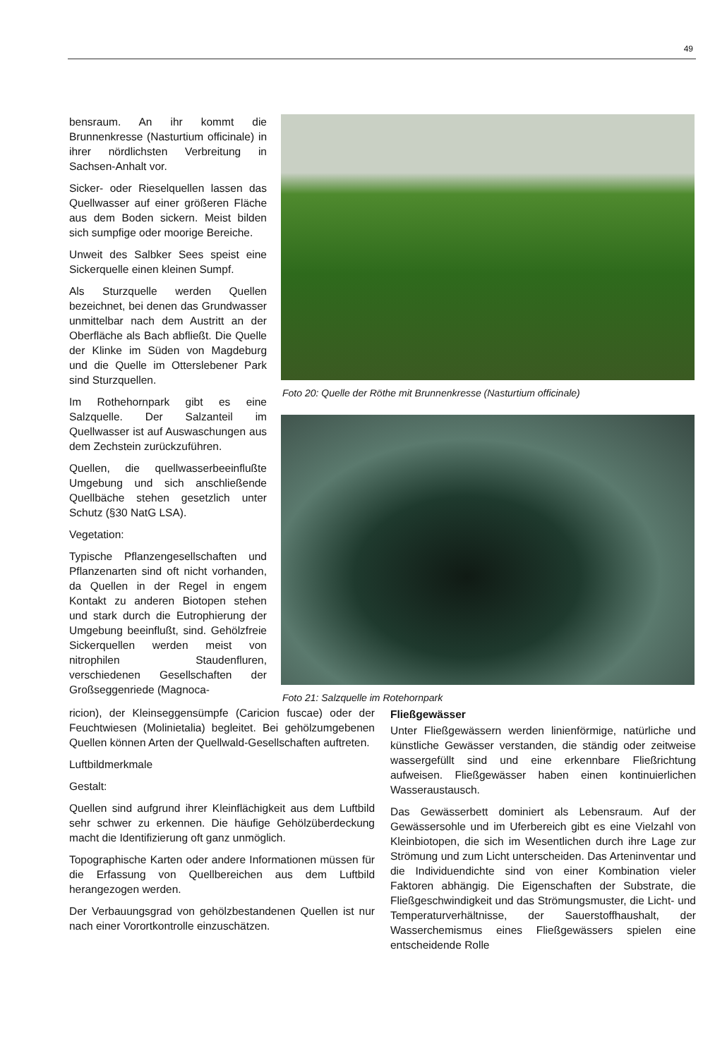49
bensraum. An ihr kommt die Brunnenkresse (Nasturtium officinale) in ihrer nördlichsten Verbreitung in Sachsen-Anhalt vor.
Sicker- oder Rieselquellen lassen das Quellwasser auf einer größeren Fläche aus dem Boden sickern. Meist bilden sich sumpfige oder moorige Bereiche.
Unweit des Salbker Sees speist eine Sickerquelle einen kleinen Sumpf.
Als Sturzquelle werden Quellen bezeichnet, bei denen das Grundwasser unmittelbar nach dem Austritt an der Oberfläche als Bach abfließt. Die Quelle der Klinke im Süden von Magdeburg und die Quelle im Otterslebener Park sind Sturzquellen.
Im Rothehornpark gibt es eine Salzquelle. Der Salzanteil im Quellwasser ist auf Auswaschungen aus dem Zechstein zurückzuführen.
Quellen, die quellwasserbeeinflußte Umgebung und sich anschließende Quellbäche stehen gesetzlich unter Schutz (§30 NatG LSA).
Vegetation:
Typische Pflanzengesellschaften und Pflanzenarten sind oft nicht vorhanden, da Quellen in der Regel in engem Kontakt zu anderen Biotopen stehen und stark durch die Eutrophierung der Umgebung beeinflußt, sind. Gehölzfreie Sickerquellen werden meist von nitrophilen Staudenfluren, verschiedenen Gesellschaften der Großseggenriede (Magnoca-
Foto 20: Quelle der Röthe mit Brunnenkresse (Nasturtium officinale)
Foto 21: Salzquelle im Rotehornpark
ricion), der Kleinseggensümpfe (Caricion fuscae) oder der Feuchtwiesen (Molinietalia) begleitet. Bei gehölzumgebenen Quellen können Arten der Quellwald-Gesellschaften auftreten.
Luftbildmerkmale
Gestalt:
Quellen sind aufgrund ihrer Kleinflächigkeit aus dem Luftbild sehr schwer zu erkennen. Die häufige Gehölzüberdeckung macht die Identifizierung oft ganz unmöglich.
Topographische Karten oder andere Informationen müssen für die Erfassung von Quellbereichen aus dem Luftbild herangezogen werden.
Der Verbauungsgrad von gehölzbestandenen Quellen ist nur nach einer Vorortkontrolle einzuschätzen.
Fließgewässer
Unter Fließgewässern werden linienförmige, natürliche und künstliche Gewässer verstanden, die ständig oder zeitweise wassergefüllt sind und eine erkennbare Fließrichtung aufweisen. Fließgewässer haben einen kontinuierlichen Wasseraustausch.
Das Gewässerbett dominiert als Lebensraum. Auf der Gewässersohle und im Uferbereich gibt es eine Vielzahl von Kleinbiotopen, die sich im Wesentlichen durch ihre Lage zur Strömung und zum Licht unterscheiden. Das Arteninventar und die Individuendichte sind von einer Kombination vieler Faktoren abhängig. Die Eigenschaften der Substrate, die Fließgeschwindigkeit und das Strömungsmuster, die Licht- und Temperaturverhältnisse, der Sauerstoffhaushalt, der Wasserchemismus eines Fließgewässers spielen eine entscheidende Rolle